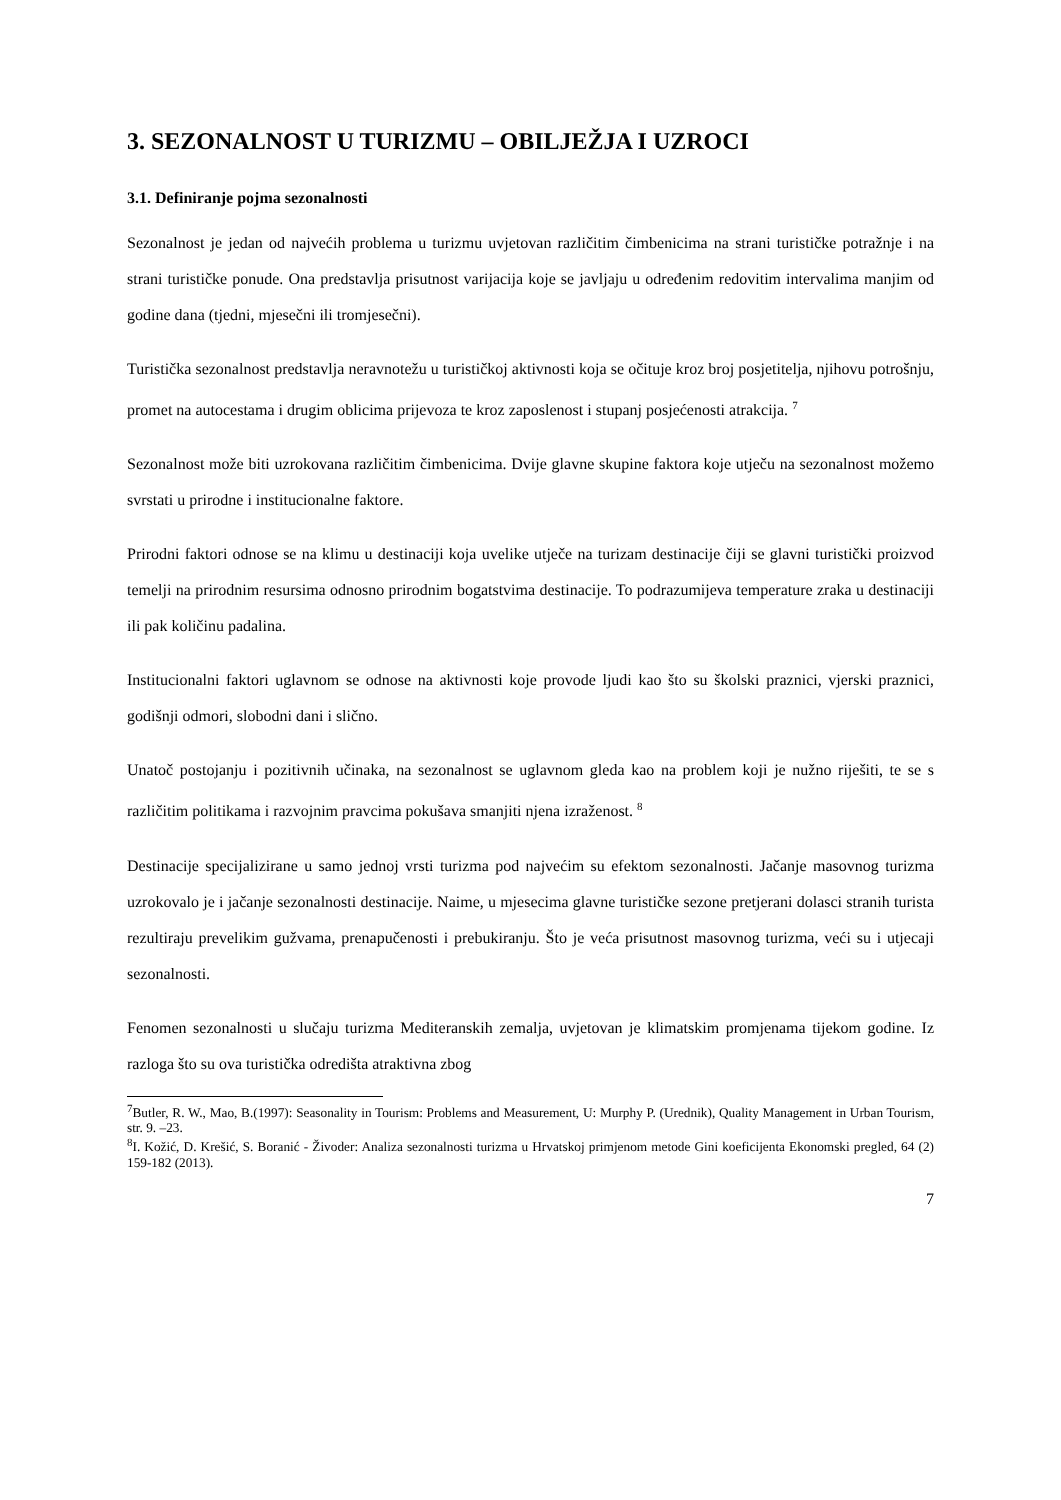3. SEZONALNOST U TURIZMU – OBILJEŽJA I UZROCI
3.1. Definiranje pojma sezonalnosti
Sezonalnost je jedan od najvećih problema u turizmu uvjetovan različitim čimbenicima na strani turističke potražnje i na strani turističke ponude. Ona predstavlja prisutnost varijacija koje se javljaju u određenim redovitim intervalima manjim od godine dana (tjedni, mjesečni ili tromjesečni).
Turistička sezonalnost predstavlja neravnotežu u turističkoj aktivnosti koja se očituje kroz broj posjetitelja, njihovu potrošnju, promet na autocestama i drugim oblicima prijevoza te kroz zaposlenost i stupanj posjećenosti atrakcija. <sup>7</sup>
Sezonalnost može biti uzrokovana različitim čimbenicima. Dvije glavne skupine faktora koje utječu na sezonalnost možemo svrstati u prirodne i institucionalne faktore.
Prirodni faktori odnose se na klimu u destinaciji koja uvelike utječe na turizam destinacije čiji se glavni turistički proizvod temelji na prirodnim resursima odnosno prirodnim bogatstvima destinacije. To podrazumijeva temperature zraka u destinaciji ili pak količinu padalina.
Institucionalni faktori uglavnom se odnose na aktivnosti koje provode ljudi kao što su školski praznici, vjerski praznici, godišnji odmori, slobodni dani i slično.
Unatoč postojanju i pozitivnih učinaka, na sezonalnost se uglavnom gleda kao na problem koji je nužno riješiti, te se s različitim politikama i razvojnim pravcima pokušava smanjiti njena izraženost. <sup>8</sup>
Destinacije specijalizirane u samo jednoj vrsti turizma pod najvećim su efektom sezonalnosti. Jačanje masovnog turizma uzrokovalo je i jačanje sezonalnosti destinacije. Naime, u mjesecima glavne turističke sezone pretjerani dolasci stranih turista rezultiraju prevelikim gužvama, prenapučenosti i prebukiranju. Što je veća prisutnost masovnog turizma, veći su i utjecaji sezonalnosti.
Fenomen sezonalnosti u slučaju turizma Mediteranskih zemalja, uvjetovan je klimatskim promjenama tijekom godine. Iz razloga što su ova turistička odredišta atraktivna zbog
<sup>7</sup> Butler, R. W., Mao, B.(1997): Seasonality in Tourism: Problems and Measurement, U: Murphy P. (Urednik), Quality Management in Urban Tourism, str. 9. –23.
<sup>8</sup> I. Kožić, D. Krešić, S. Boranić - Živoder: Analiza sezonalnosti turizma u Hrvatskoj primjenom metode Gini koeficijenta Ekonomski pregled, 64 (2) 159-182 (2013).
7